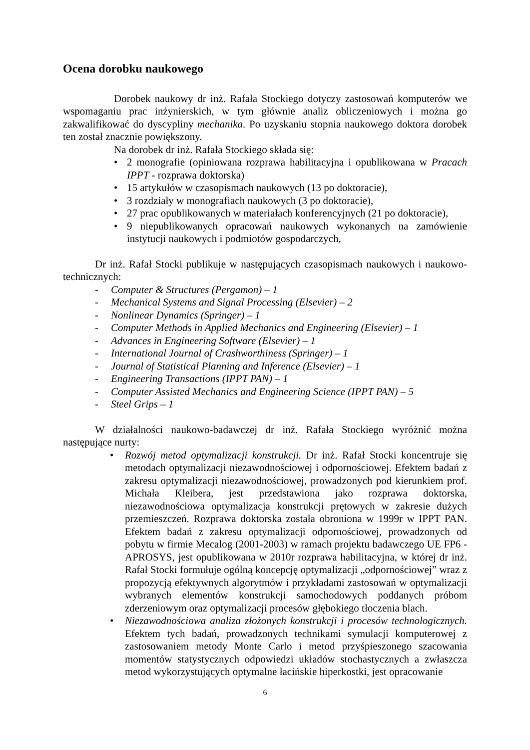Ocena dorobku naukowego
Dorobek naukowy dr inż. Rafała Stockiego dotyczy zastosowań komputerów we wspomaganiu prac inżynierskich, w tym głównie analiz obliczeniowych i można go zakwalifikować do dyscypliny mechanika. Po uzyskaniu stopnia naukowego doktora dorobek ten został znacznie powiększony.
Na dorobek dr inż. Rafała Stockiego składa się:
• 2 monografie (opiniowana rozprawa habilitacyjna i opublikowana w Pracach IPPT - rozprawa doktorska)
• 15 artykułów w czasopismach naukowych (13 po doktoracie),
• 3 rozdziały w monografiach naukowych (3 po doktoracie),
• 27 prac opublikowanych w materiałach konferencyjnych (21 po doktoracie),
• 9 niepublikowanych opracowań naukowych wykonanych na zamówienie instytucji naukowych i podmiotów gospodarczych,
Dr inż. Rafał Stocki publikuje w następujących czasopismach naukowych i naukowo-technicznych:
- Computer & Structures (Pergamon) – 1
- Mechanical Systems and Signal Processing (Elsevier) – 2
- Nonlinear Dynamics (Springer) – 1
- Computer Methods in Applied Mechanics and Engineering (Elsevier) – 1
- Advances in Engineering Software (Elsevier) – 1
- International Journal of Crashworthiness (Springer) – 1
- Journal of Statistical Planning and Inference (Elsevier) – 1
- Engineering Transactions (IPPT PAN) – 1
- Computer Assisted Mechanics and Engineering Science (IPPT PAN) – 5
- Steel Grips – 1
W działalności naukowo-badawczej dr inż. Rafała Stockiego wyróżnić można następujące nurty:
• Rozwój metod optymalizacji konstrukcji. Dr inż. Rafał Stocki koncentruje się metodach optymalizacji niezawodnościowej i odpornościowej. Efektem badań z zakresu optymalizacji niezawodnościowej, prowadzonych pod kierunkiem prof. Michała Kleibera, jest przedstawiona jako rozprawa doktorska, niezawodnościowa optymalizacja konstrukcji prętowych w zakresie dużych przemieszczeń. Rozprawa doktorska została obroniona w 1999r w IPPT PAN. Efektem badań z zakresu optymalizacji odpornościowej, prowadzonych od pobytu w firmie Mecalog (2001-2003) w ramach projektu badawczego UE FP6 - APROSYS, jest opublikowana w 2010r rozprawa habilitacyjna, w której dr inż. Rafał Stocki formułuje ogólną koncepcję optymalizacji „odpornościowej” wraz z propozycją efektywnych algorytmów i przykładami zastosowań w optymalizacji wybranych elementów konstrukcji samochodowych poddanych próbom zderzeniowym oraz optymalizacji procesów głębokiego tłoczenia blach.
• Niezawodnościowa analiza złożonych konstrukcji i procesów technologicznych. Efektem tych badań, prowadzonych technikami symulacji komputerowej z zastosowaniem metody Monte Carlo i metod przyśpieszonego szacowania momentów statystycznych odpowiedzi układów stochastycznych a zwłaszcza metod wykorzystujących optymalne łacińskie hiperkostki, jest opracowanie
6